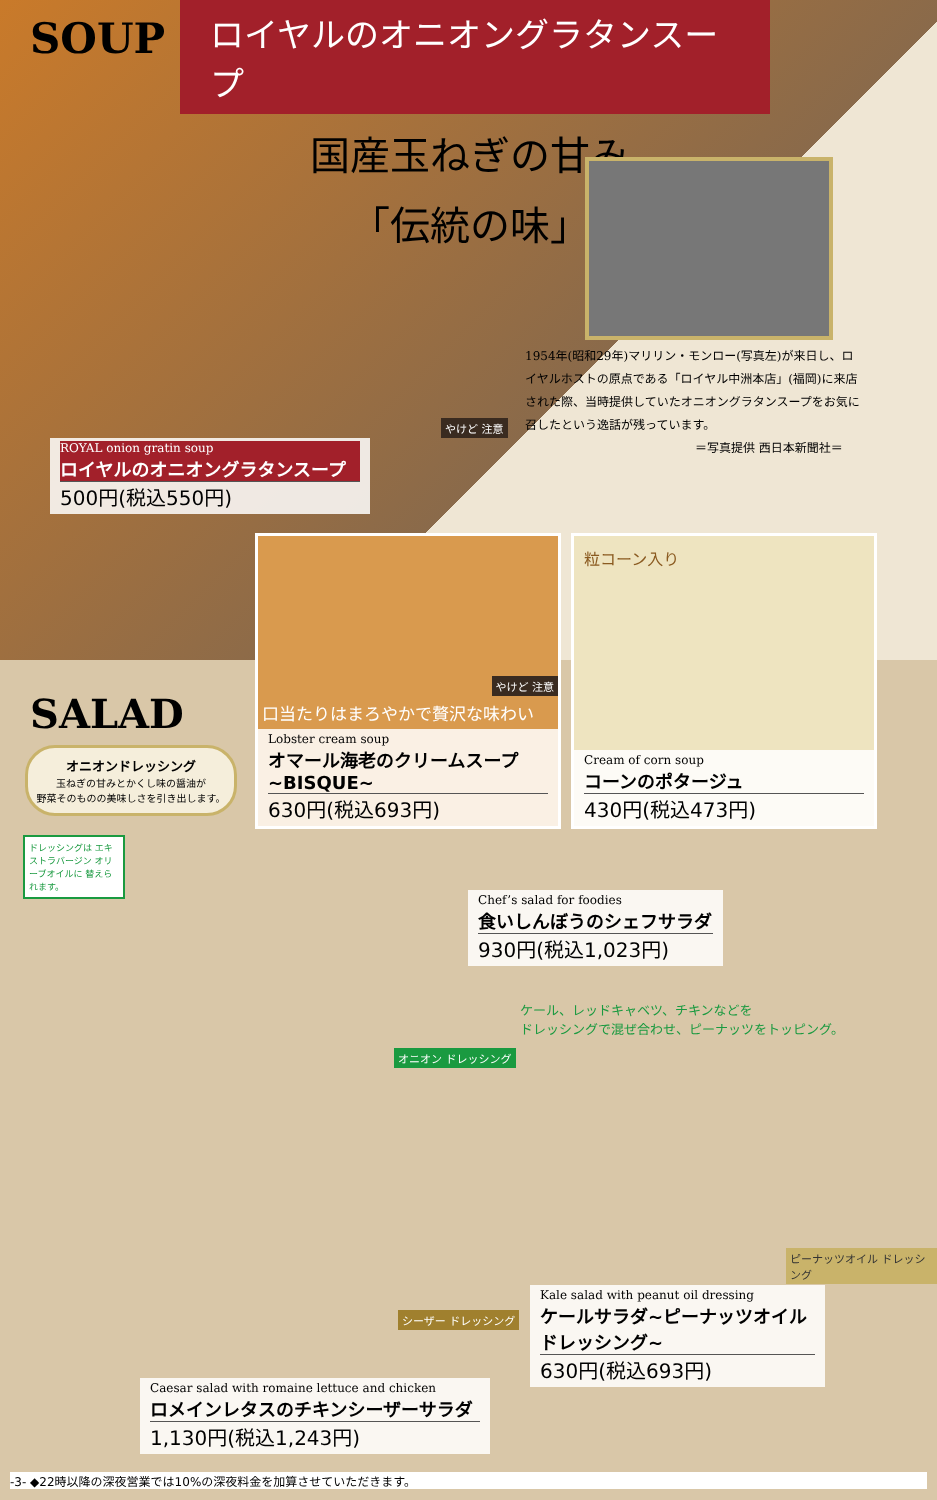SOUP
ロイヤルのオニオングラタンスープ
国産玉ねぎの甘み
「伝統の味」
1954年(昭和29年)マリリン・モンロー(写真左)が来日し、ロイヤルホストの原点である「ロイヤル中洲本店」(福岡)に来店された際、当時提供していたオニオングラタンスープをお気に召したという逸話が残っています。
＝写真提供 西日本新聞社＝
やけど 注意
ROYAL onion gratin soup
ロイヤルのオニオングラタンスープ
500円(税込550円)
やけど 注意
口当たりはまろやかで贅沢な味わい
Lobster cream soup
オマール海老のクリームスープ~BISQUE~
630円(税込693円)
粒コーン入り
Cream of corn soup
コーンのポタージュ
430円(税込473円)
SALAD
オニオンドレッシング
玉ねぎの甘みとかくし味の醤油が
野菜そのものの美味しさを引き出します。
ドレッシングは エキストラバージン オリーブオイルに 替えられます。
Chef’s salad for foodies
食いしんぼうのシェフサラダ
930円(税込1,023円)
ケール、レッドキャベツ、チキンなどを
ドレッシングで混ぜ合わせ、ピーナッツをトッピング。
オニオン ドレッシング
ピーナッツオイル ドレッシング
Kale salad with peanut oil dressing
ケールサラダ~ピーナッツオイルドレッシング~
630円(税込693円)
シーザー ドレッシング
Caesar salad with romaine lettuce and chicken
ロメインレタスのチキンシーザーサラダ
1,130円(税込1,243円)
-3- ◆22時以降の深夜営業では10%の深夜料金を加算させていただきます。